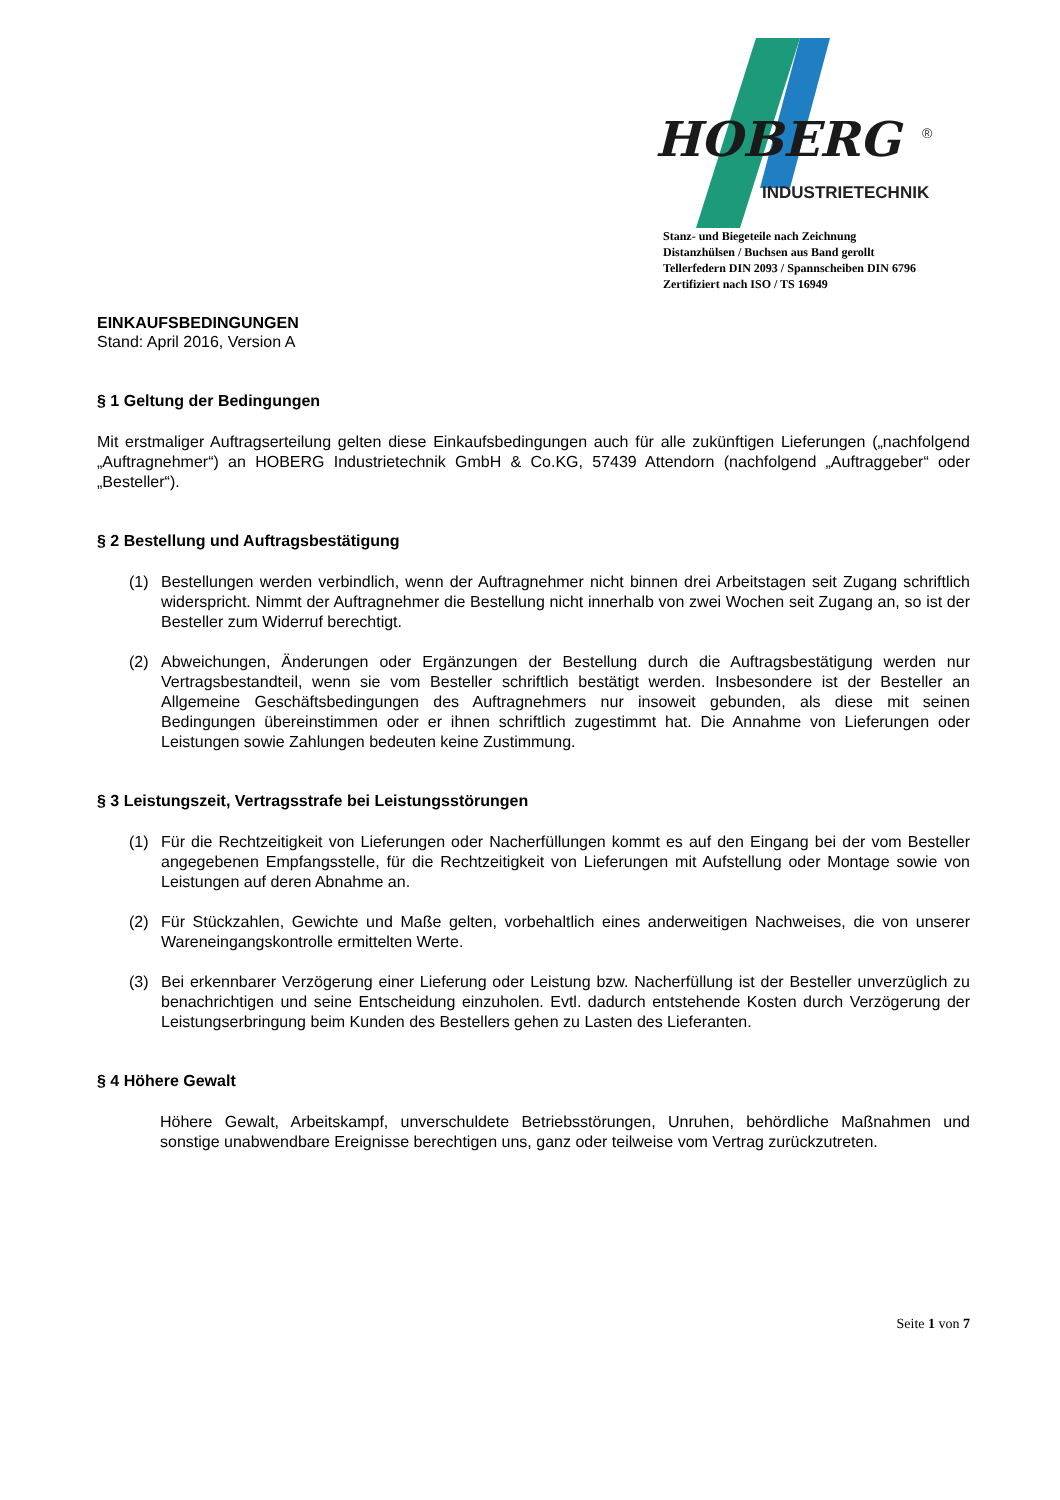HOBERG
®
INDUSTRIETECHNIK
Stanz- und Biegeteile nach Zeichnung
Distanzhülsen / Buchsen aus Band gerollt
Tellerfedern DIN 2093 / Spannscheiben DIN 6796
Zertifiziert nach ISO / TS 16949
EINKAUFSBEDINGUNGEN
Stand: April 2016, Version A
§ 1 Geltung der Bedingungen
Mit erstmaliger Auftragserteilung gelten diese Einkaufsbedingungen auch für alle zukünftigen Lieferungen („nachfolgend „Auftragnehmer“) an HOBERG Industrietechnik GmbH & Co.KG, 57439 Attendorn (nachfolgend „Auftraggeber“ oder „Besteller“).
§ 2 Bestellung und Auftragsbestätigung
(1) Bestellungen werden verbindlich, wenn der Auftragnehmer nicht binnen drei Arbeitstagen seit Zugang schriftlich widerspricht. Nimmt der Auftragnehmer die Bestellung nicht innerhalb von zwei Wochen seit Zugang an, so ist der Besteller zum Widerruf berechtigt.
(2) Abweichungen, Änderungen oder Ergänzungen der Bestellung durch die Auftragsbestätigung werden nur Vertragsbestandteil, wenn sie vom Besteller schriftlich bestätigt werden. Insbesondere ist der Besteller an Allgemeine Geschäftsbedingungen des Auftragnehmers nur insoweit gebunden, als diese mit seinen Bedingungen übereinstimmen oder er ihnen schriftlich zugestimmt hat. Die Annahme von Lieferungen oder Leistungen sowie Zahlungen bedeuten keine Zustimmung.
§ 3 Leistungszeit, Vertragsstrafe bei Leistungsstörungen
(1) Für die Rechtzeitigkeit von Lieferungen oder Nacherfüllungen kommt es auf den Eingang bei der vom Besteller angegebenen Empfangsstelle, für die Rechtzeitigkeit von Lieferungen mit Aufstellung oder Montage sowie von Leistungen auf deren Abnahme an.
(2) Für Stückzahlen, Gewichte und Maße gelten, vorbehaltlich eines anderweitigen Nachweises, die von unserer Wareneingangskontrolle ermittelten Werte.
(3) Bei erkennbarer Verzögerung einer Lieferung oder Leistung bzw. Nacherfüllung ist der Besteller unverzüglich zu benachrichtigen und seine Entscheidung einzuholen. Evtl. dadurch entstehende Kosten durch Verzögerung der Leistungserbringung beim Kunden des Bestellers gehen zu Lasten des Lieferanten.
§ 4 Höhere Gewalt
Höhere Gewalt, Arbeitskampf, unverschuldete Betriebsstörungen, Unruhen, behördliche Maßnahmen und sonstige unabwendbare Ereignisse berechtigen uns, ganz oder teilweise vom Vertrag zurückzutreten.
Seite 1 von 7